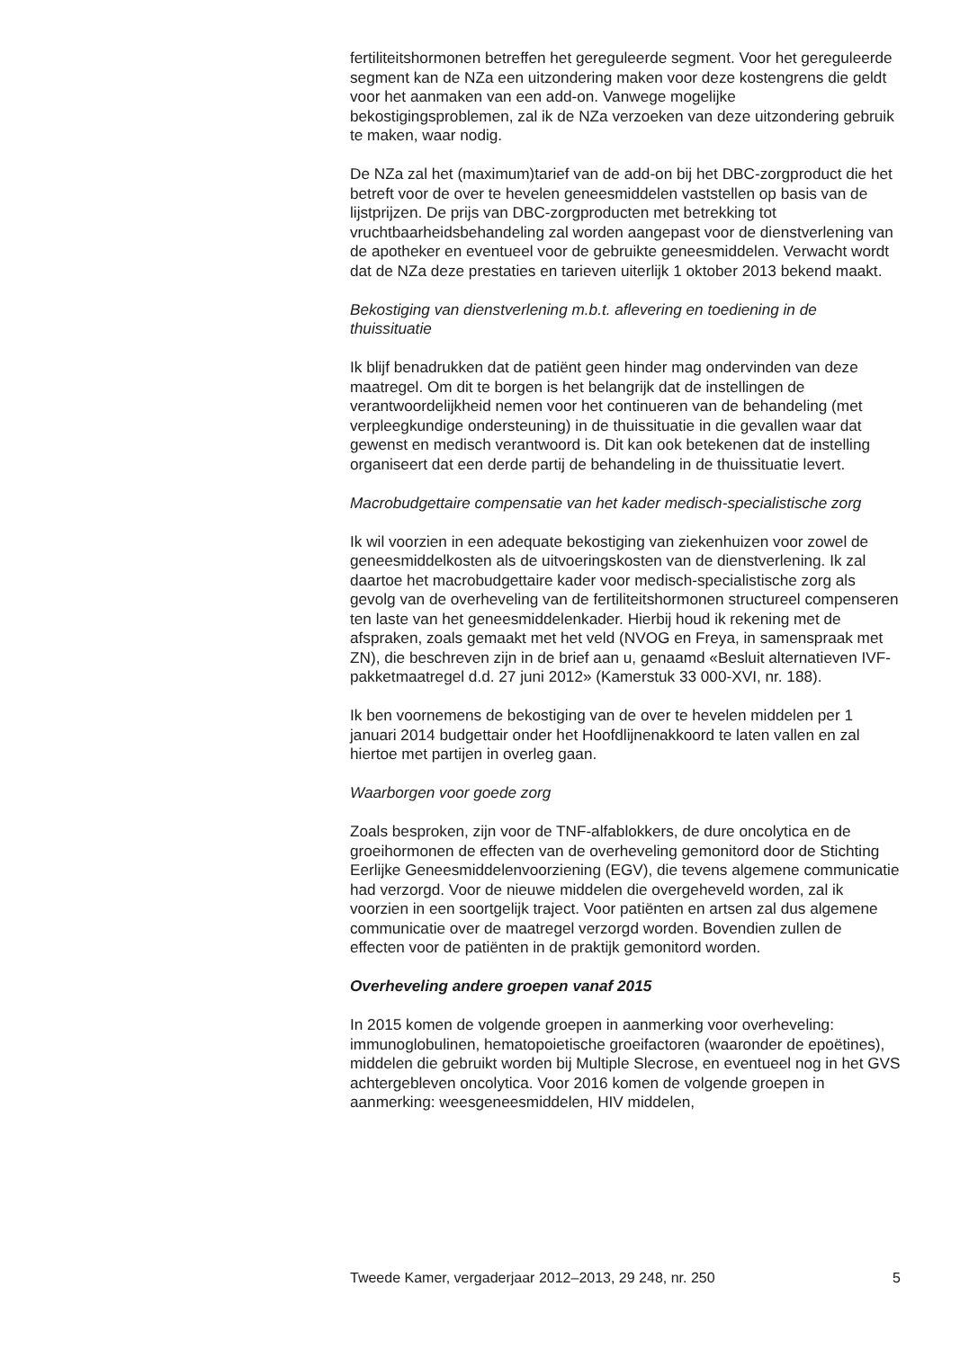fertiliteitshormonen betreffen het gereguleerde segment. Voor het gereguleerde segment kan de NZa een uitzondering maken voor deze kostengrens die geldt voor het aanmaken van een add-on. Vanwege mogelijke bekostigingsproblemen, zal ik de NZa verzoeken van deze uitzondering gebruik te maken, waar nodig.
De NZa zal het (maximum)tarief van de add-on bij het DBC-zorgproduct die het betreft voor de over te hevelen geneesmiddelen vaststellen op basis van de lijstprijzen. De prijs van DBC-zorgproducten met betrekking tot vruchtbaarheidsbehandeling zal worden aangepast voor de dienstverlening van de apotheker en eventueel voor de gebruikte geneesmiddelen. Verwacht wordt dat de NZa deze prestaties en tarieven uiterlijk 1 oktober 2013 bekend maakt.
Bekostiging van dienstverlening m.b.t. aflevering en toediening in de thuissituatie
Ik blijf benadrukken dat de patiënt geen hinder mag ondervinden van deze maatregel. Om dit te borgen is het belangrijk dat de instellingen de verantwoordelijkheid nemen voor het continueren van de behandeling (met verpleegkundige ondersteuning) in de thuissituatie in die gevallen waar dat gewenst en medisch verantwoord is. Dit kan ook betekenen dat de instelling organiseert dat een derde partij de behandeling in de thuissituatie levert.
Macrobudgettaire compensatie van het kader medisch-specialistische zorg
Ik wil voorzien in een adequate bekostiging van ziekenhuizen voor zowel de geneesmiddelkosten als de uitvoeringskosten van de dienstverlening. Ik zal daartoe het macrobudgettaire kader voor medisch-specialistische zorg als gevolg van de overheveling van de fertiliteitshormonen structureel compenseren ten laste van het geneesmiddelenkader. Hierbij houd ik rekening met de afspraken, zoals gemaakt met het veld (NVOG en Freya, in samenspraak met ZN), die beschreven zijn in de brief aan u, genaamd «Besluit alternatieven IVF-pakketmaatregel d.d. 27 juni 2012» (Kamerstuk 33 000-XVI, nr. 188).
Ik ben voornemens de bekostiging van de over te hevelen middelen per 1 januari 2014 budgettair onder het Hoofdlijnenakkoord te laten vallen en zal hiertoe met partijen in overleg gaan.
Waarborgen voor goede zorg
Zoals besproken, zijn voor de TNF-alfablokkers, de dure oncolytica en de groeihormonen de effecten van de overheveling gemonitord door de Stichting Eerlijke Geneesmiddelenvoorziening (EGV), die tevens algemene communicatie had verzorgd. Voor de nieuwe middelen die overgeheveld worden, zal ik voorzien in een soortgelijk traject. Voor patiënten en artsen zal dus algemene communicatie over de maatregel verzorgd worden. Bovendien zullen de effecten voor de patiënten in de praktijk gemonitord worden.
Overheveling andere groepen vanaf 2015
In 2015 komen de volgende groepen in aanmerking voor overheveling: immunoglobulinen, hematopoietische groeifactoren (waaronder de epoëtines), middelen die gebruikt worden bij Multiple Slecrose, en eventueel nog in het GVS achtergebleven oncolytica. Voor 2016 komen de volgende groepen in aanmerking: weesgeneesmiddelen, HIV middelen,
Tweede Kamer, vergaderjaar 2012–2013, 29 248, nr. 250 5